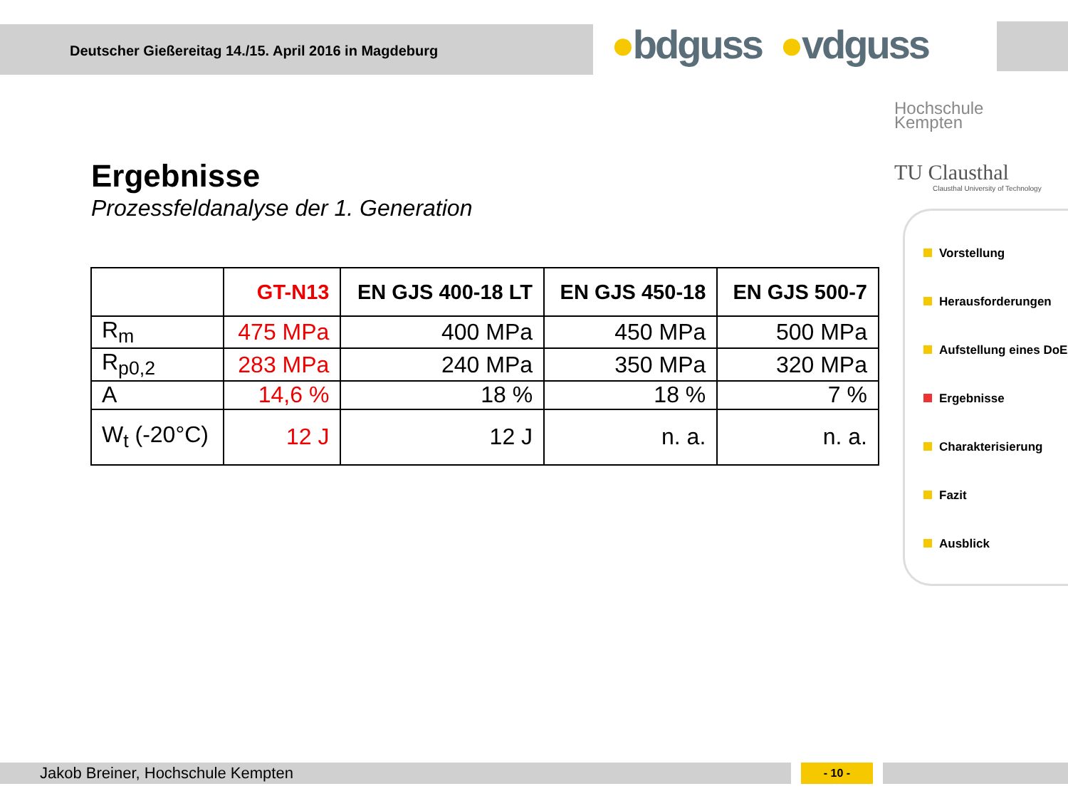Deutscher Gießereitag 14./15. April 2016 in Magdeburg
●bdguss ●vdguss
Hochschule
Kempten
TU Clausthal
Clausthal University of Technology
Ergebnisse
Prozessfeldanalyse der 1. Generation
| | GT-N13 | EN GJS 400-18 LT | EN GJS 450-18 | EN GJS 500-7 |
| --- | --- | --- | --- | --- |
| R<sub>m</sub> | 475 MPa | 400 MPa | 450 MPa | 500 MPa |
| R<sub>p0,2</sub> | 283 MPa | 240 MPa | 350 MPa | 320 MPa |
| A | 14,6 % | 18 % | 18 % | 7 % |
| W<sub>t</sub> (-20°C) | 12 J | 12 J | n. a. | n. a. |
Vorstellung
Herausforderungen
Aufstellung eines DoE
Ergebnisse
Charakterisierung
Fazit
Ausblick
Jakob Breiner, Hochschule Kempten - 10 -